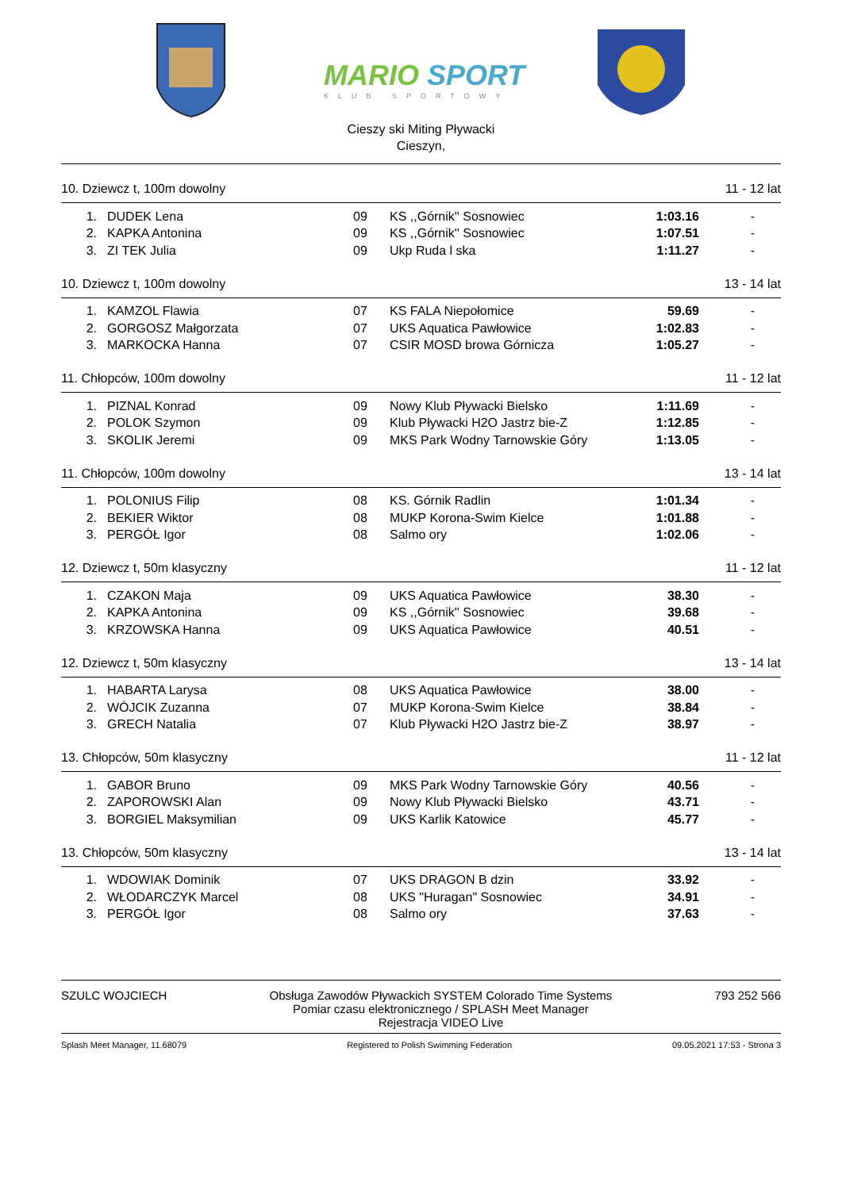MARIO
SPORT
KLUB SPORTOWY
Cieszy ski Miting Pływacki
Cieszyn,
10. Dziewcz t, 100m dowolny 11 - 12 lat
| 1. | DUDEK Lena | 09 | KS ,,Górnik'' Sosnowiec | 1:03.16 | - |
| 2. | KAPKA Antonina | 09 | KS ,,Górnik'' Sosnowiec | 1:07.51 | - |
| 3. | ZI TEK Julia | 09 | Ukp Ruda l ska | 1:11.27 | - |
10. Dziewcz t, 100m dowolny 13 - 14 lat
| 1. | KAMZOL Flawia | 07 | KS FALA Niepołomice | 59.69 | - |
| 2. | GORGOSZ Małgorzata | 07 | UKS Aquatica Pawłowice | 1:02.83 | - |
| 3. | MARKOCKA Hanna | 07 | CSIR MOSD browa Górnicza | 1:05.27 | - |
11. Chłopców, 100m dowolny 11 - 12 lat
| 1. | PIZNAL Konrad | 09 | Nowy Klub Pływacki Bielsko | 1:11.69 | - |
| 2. | POLOK Szymon | 09 | Klub Pływacki H2O Jastrz bie-Z | 1:12.85 | - |
| 3. | SKOLIK Jeremi | 09 | MKS Park Wodny Tarnowskie Góry | 1:13.05 | - |
11. Chłopców, 100m dowolny 13 - 14 lat
| 1. | POLONIUS Filip | 08 | KS. Górnik Radlin | 1:01.34 | - |
| 2. | BEKIER Wiktor | 08 | MUKP Korona-Swim Kielce | 1:01.88 | - |
| 3. | PERGÓŁ Igor | 08 | Salmo ory | 1:02.06 | - |
12. Dziewcz t, 50m klasyczny 11 - 12 lat
| 1. | CZAKON Maja | 09 | UKS Aquatica Pawłowice | 38.30 | - |
| 2. | KAPKA Antonina | 09 | KS ,,Górnik'' Sosnowiec | 39.68 | - |
| 3. | KRZOWSKA Hanna | 09 | UKS Aquatica Pawłowice | 40.51 | - |
12. Dziewcz t, 50m klasyczny 13 - 14 lat
| 1. | HABARTA Larysa | 08 | UKS Aquatica Pawłowice | 38.00 | - |
| 2. | WÓJCIK Zuzanna | 07 | MUKP Korona-Swim Kielce | 38.84 | - |
| 3. | GRECH Natalia | 07 | Klub Pływacki H2O Jastrz bie-Z | 38.97 | - |
13. Chłopców, 50m klasyczny 11 - 12 lat
| 1. | GABOR Bruno | 09 | MKS Park Wodny Tarnowskie Góry | 40.56 | - |
| 2. | ZAPOROWSKI Alan | 09 | Nowy Klub Pływacki Bielsko | 43.71 | - |
| 3. | BORGIEL Maksymilian | 09 | UKS Karlik Katowice | 45.77 | - |
13. Chłopców, 50m klasyczny 13 - 14 lat
| 1. | WDOWIAK Dominik | 07 | UKS DRAGON B dzin | 33.92 | - |
| 2. | WŁODARCZYK Marcel | 08 | UKS "Huragan" Sosnowiec | 34.91 | - |
| 3. | PERGÓŁ Igor | 08 | Salmo ory | 37.63 | - |
SZULC WOJCIECH Obsługa Zawodów Pływackich SYSTEM Colorado Time Systems
Pomiar czasu elektronicznego / SPLASH Meet Manager
Rejestracja VIDEO Live 793 252 566
Splash Meet Manager, 11.68079 Registered to Polish Swimming Federation 09.05.2021 17:53 - Strona 3